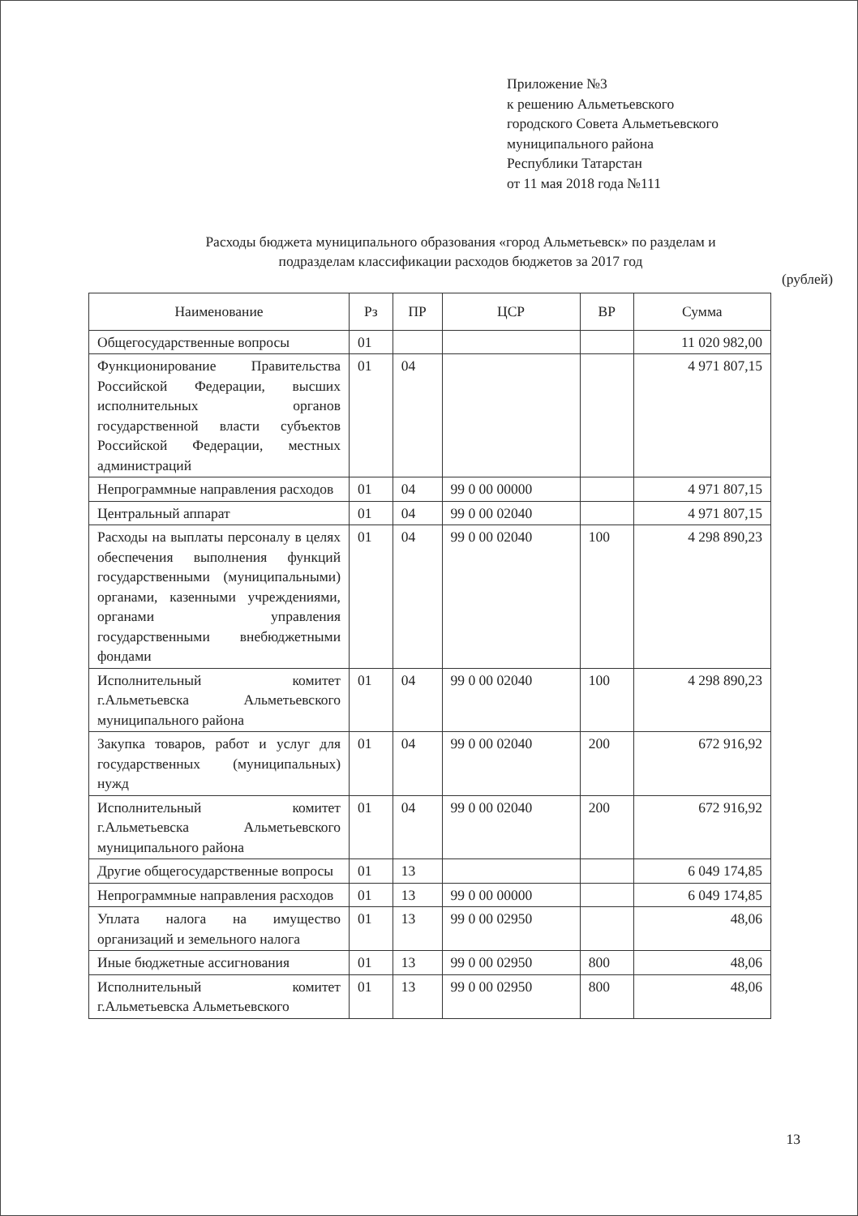Приложение №3
к решению Альметьевского
городского Совета Альметьевского
муниципального района
Республики Татарстан
от 11 мая 2018 года №111
Расходы бюджета муниципального образования «город Альметьевск» по разделам и
подразделам классификации расходов бюджетов за 2017 год
(рублей)
| Наименование | Рз | ПР | ЦСР | ВР | Сумма |
| --- | --- | --- | --- | --- | --- |
| Общегосударственные вопросы | 01 | | | | 11 020 982,00 |
| Функционирование Правительства Российской Федерации, высших исполнительных органов государственной власти субъектов Российской Федерации, местных администраций | 01 | 04 | | | 4 971 807,15 |
| Непрограммные направления расходов | 01 | 04 | 99 0 00 00000 | | 4 971 807,15 |
| Центральный аппарат | 01 | 04 | 99 0 00 02040 | | 4 971 807,15 |
| Расходы на выплаты персоналу в целях обеспечения выполнения функций государственными (муниципальными) органами, казенными учреждениями, органами управления государственными внебюджетными фондами | 01 | 04 | 99 0 00 02040 | 100 | 4 298 890,23 |
| Исполнительный комитет г.Альметьевска Альметьевского муниципального района | 01 | 04 | 99 0 00 02040 | 100 | 4 298 890,23 |
| Закупка товаров, работ и услуг для государственных (муниципальных) нужд | 01 | 04 | 99 0 00 02040 | 200 | 672 916,92 |
| Исполнительный комитет г.Альметьевска Альметьевского муниципального района | 01 | 04 | 99 0 00 02040 | 200 | 672 916,92 |
| Другие общегосударственные вопросы | 01 | 13 | | | 6 049 174,85 |
| Непрограммные направления расходов | 01 | 13 | 99 0 00 00000 | | 6 049 174,85 |
| Уплата налога на имущество организаций и земельного налога | 01 | 13 | 99 0 00 02950 | | 48,06 |
| Иные бюджетные ассигнования | 01 | 13 | 99 0 00 02950 | 800 | 48,06 |
| Исполнительный комитет г.Альметьевска Альметьевского | 01 | 13 | 99 0 00 02950 | 800 | 48,06 |
13